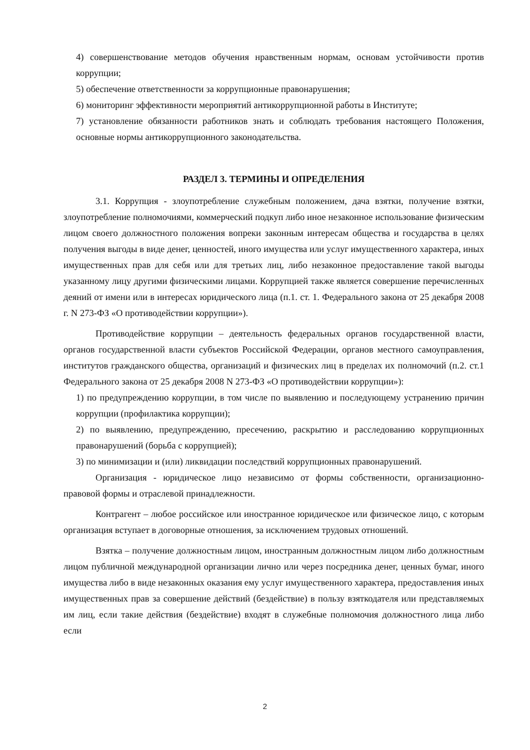4) совершенствование методов обучения нравственным нормам, основам устойчивости против коррупции;
5) обеспечение ответственности за коррупционные правонарушения;
6) мониторинг эффективности мероприятий антикоррупционной работы в Институте;
7) установление обязанности работников знать и соблюдать требования настоящего Положения, основные нормы антикоррупционного законодательства.
РАЗДЕЛ 3. ТЕРМИНЫ И ОПРЕДЕЛЕНИЯ
3.1. Коррупция - злоупотребление служебным положением, дача взятки, получение взятки, злоупотребление полномочиями, коммерческий подкуп либо иное незаконное использование физическим лицом своего должностного положения вопреки законным интересам общества и государства в целях получения выгоды в виде денег, ценностей, иного имущества или услуг имущественного характера, иных имущественных прав для себя или для третьих лиц, либо незаконное предоставление такой выгоды указанному лицу другими физическими лицами. Коррупцией также является совершение перечисленных деяний от имени или в интересах юридического лица (п.1. ст. 1. Федерального закона от 25 декабря 2008 г. N 273-ФЗ «О противодействии коррупции»).
Противодействие коррупции – деятельность федеральных органов государственной власти, органов государственной власти субъектов Российской Федерации, органов местного самоуправления, институтов гражданского общества, организаций и физических лиц в пределах их полномочий (п.2. ст.1 Федерального закона от 25 декабря 2008 N 273-ФЗ «О противодействии коррупции»):
1) по предупреждению коррупции, в том числе по выявлению и последующему устранению причин коррупции (профилактика коррупции);
2) по выявлению, предупреждению, пресечению, раскрытию и расследованию коррупционных правонарушений (борьба с коррупцией);
3) по минимизации и (или) ликвидации последствий коррупционных правонарушений.
Организация - юридическое лицо независимо от формы собственности, организационно-правовой формы и отраслевой принадлежности.
Контрагент – любое российское или иностранное юридическое или физическое лицо, с которым организация вступает в договорные отношения, за исключением трудовых отношений.
Взятка – получение должностным лицом, иностранным должностным лицом либо должностным лицом публичной международной организации лично или через посредника денег, ценных бумаг, иного имущества либо в виде незаконных оказания ему услуг имущественного характера, предоставления иных имущественных прав за совершение действий (бездействие) в пользу взяткодателя или представляемых им лиц, если такие действия (бездействие) входят в служебные полномочия должностного лица либо если
2